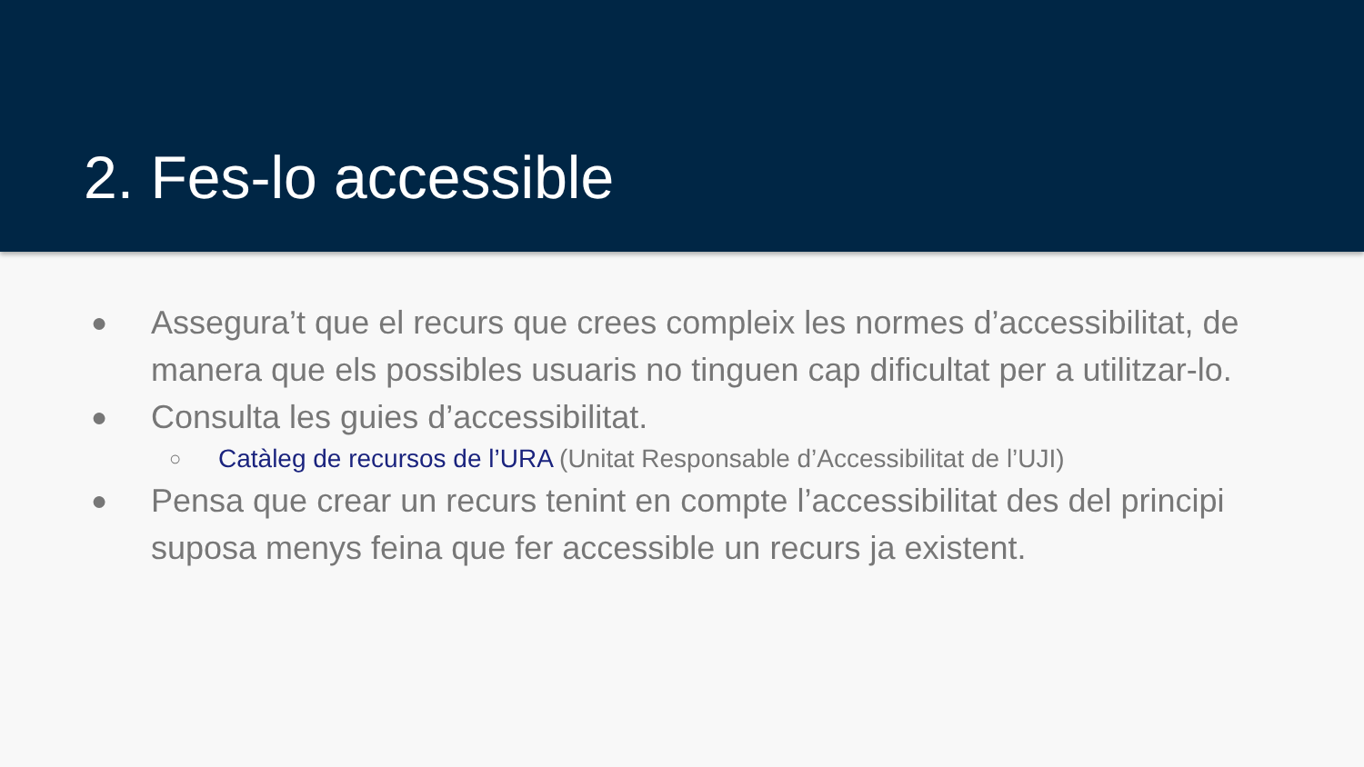2. Fes-lo accessible
● Assegura’t que el recurs que crees compleix les normes d’accessibilitat, de manera que els possibles usuaris no tinguen cap dificultat per a utilitzar-lo.
● Consulta les guies d’accessibilitat.
○ Catàleg de recursos de l’URA (Unitat Responsable d’Accessibilitat de l’UJI)
● Pensa que crear un recurs tenint en compte l’accessibilitat des del principi suposa menys feina que fer accessible un recurs ja existent.